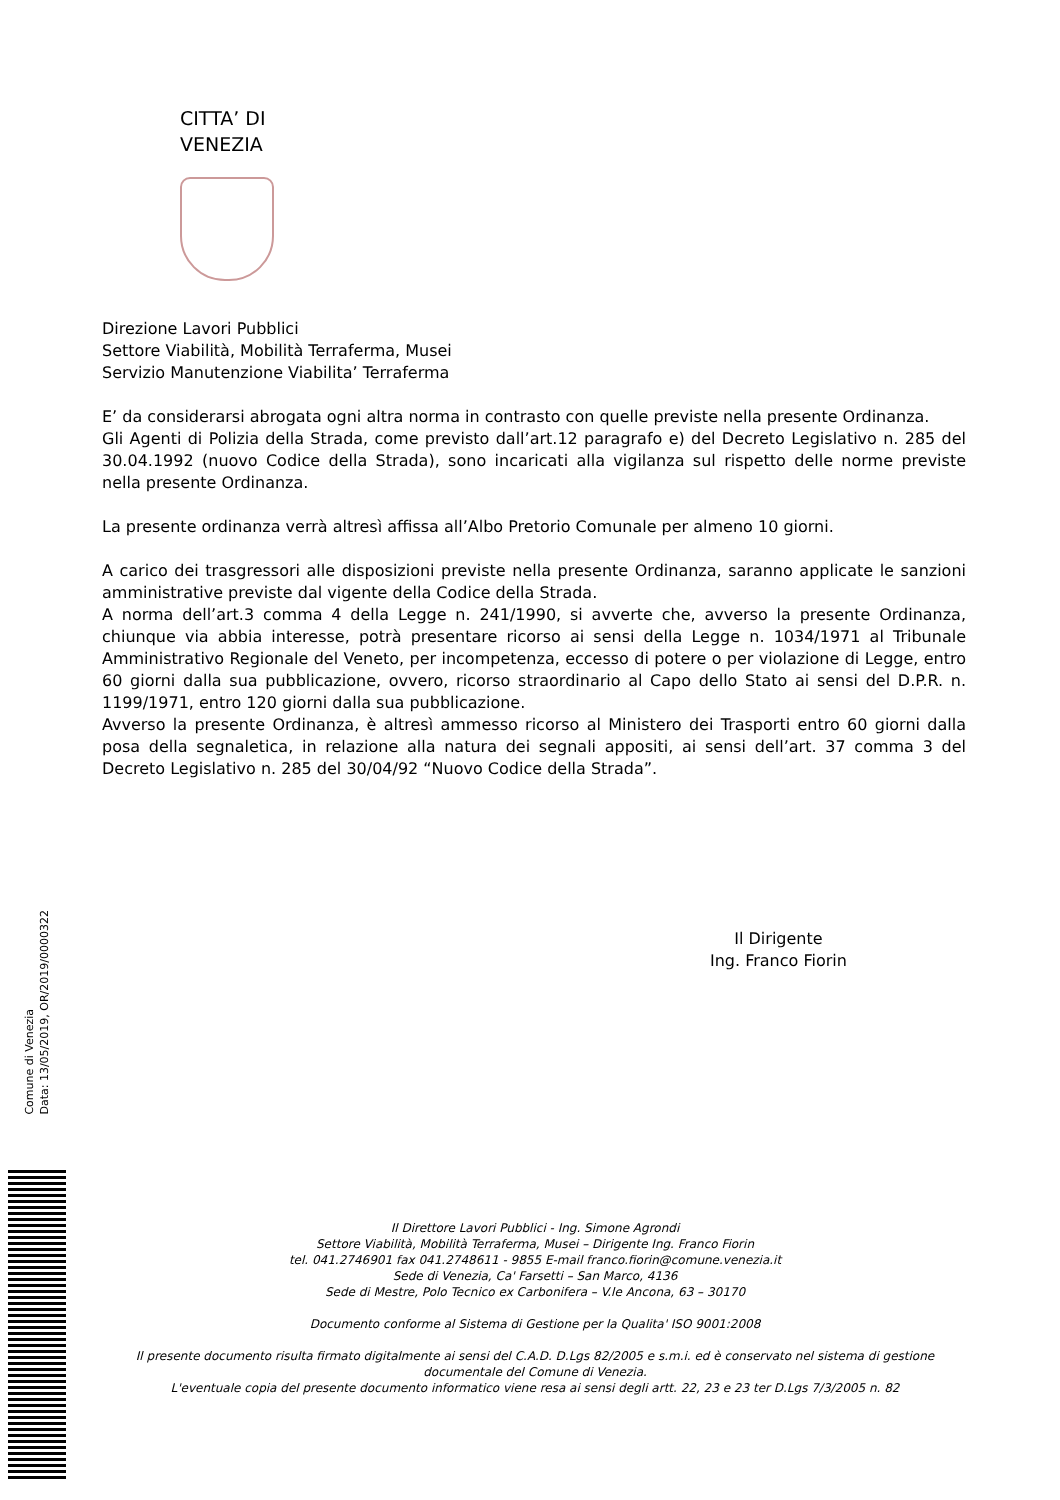CITTA’ DI
VENEZIA
Direzione Lavori Pubblici
Settore Viabilità, Mobilità Terraferma, Musei
Servizio Manutenzione Viabilita’ Terraferma
E’ da considerarsi abrogata ogni altra norma in contrasto con quelle previste nella presente Ordinanza.
Gli Agenti di Polizia della Strada, come previsto dall’art.12 paragrafo e) del Decreto Legislativo n. 285 del 30.04.1992 (nuovo Codice della Strada), sono incaricati alla vigilanza sul rispetto delle norme previste nella presente Ordinanza.
La presente ordinanza verrà altresì affissa all’Albo Pretorio Comunale per almeno 10 giorni.
A carico dei trasgressori alle disposizioni previste nella presente Ordinanza, saranno applicate le sanzioni amministrative previste dal vigente della Codice della Strada.
A norma dell’art.3 comma 4 della Legge n. 241/1990, si avverte che, avverso la presente Ordinanza, chiunque via abbia interesse, potrà presentare ricorso ai sensi della Legge n. 1034/1971 al Tribunale Amministrativo Regionale del Veneto, per incompetenza, eccesso di potere o per violazione di Legge, entro 60 giorni dalla sua pubblicazione, ovvero, ricorso straordinario al Capo dello Stato ai sensi del D.P.R. n. 1199/1971, entro 120 giorni dalla sua pubblicazione.
Avverso la presente Ordinanza, è altresì ammesso ricorso al Ministero dei Trasporti entro 60 giorni dalla posa della segnaletica, in relazione alla natura dei segnali appositi, ai sensi dell’art. 37 comma 3 del Decreto Legislativo n. 285 del 30/04/92 “Nuovo Codice della Strada”.
Il Dirigente
Ing. Franco Fiorin
Comune di Venezia
Data: 13/05/2019, OR/2019/0000322
Il Direttore Lavori Pubblici - Ing. Simone Agrondi
Settore Viabilità, Mobilità Terraferma, Musei – Dirigente Ing. Franco Fiorin
tel. 041.2746901 fax 041.2748611 - 9855 E-mail franco.fiorin@comune.venezia.it
Sede di Venezia, Ca' Farsetti – San Marco, 4136
Sede di Mestre, Polo Tecnico ex Carbonifera – V.le Ancona, 63 – 30170
Documento conforme al Sistema di Gestione per la Qualita' ISO 9001:2008
Il presente documento risulta firmato digitalmente ai sensi del C.A.D. D.Lgs 82/2005 e s.m.i. ed è conservato nel sistema di gestione documentale del Comune di Venezia.
L'eventuale copia del presente documento informatico viene resa ai sensi degli artt. 22, 23 e 23 ter D.Lgs 7/3/2005 n. 82